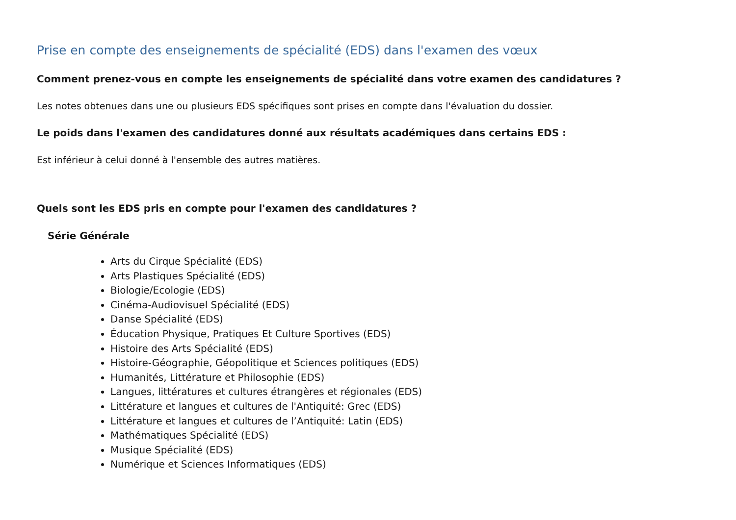Prise en compte des enseignements de spécialité (EDS) dans l'examen des vœux
Comment prenez-vous en compte les enseignements de spécialité dans votre examen des candidatures ?
Les notes obtenues dans une ou plusieurs EDS spécifiques sont prises en compte dans l'évaluation du dossier.
Le poids dans l'examen des candidatures donné aux résultats académiques dans certains EDS :
Est inférieur à celui donné à l'ensemble des autres matières.
Quels sont les EDS pris en compte pour l'examen des candidatures ?
Série Générale
Arts du Cirque Spécialité (EDS)
Arts Plastiques Spécialité (EDS)
Biologie/Ecologie (EDS)
Cinéma-Audiovisuel Spécialité (EDS)
Danse Spécialité (EDS)
Éducation Physique, Pratiques Et Culture Sportives (EDS)
Histoire des Arts Spécialité (EDS)
Histoire-Géographie, Géopolitique et Sciences politiques (EDS)
Humanités, Littérature et Philosophie (EDS)
Langues, littératures et cultures étrangères et régionales (EDS)
Littérature et langues et cultures de l'Antiquité: Grec (EDS)
Littérature et langues et cultures de l’Antiquité: Latin (EDS)
Mathématiques Spécialité (EDS)
Musique Spécialité (EDS)
Numérique et Sciences Informatiques (EDS)